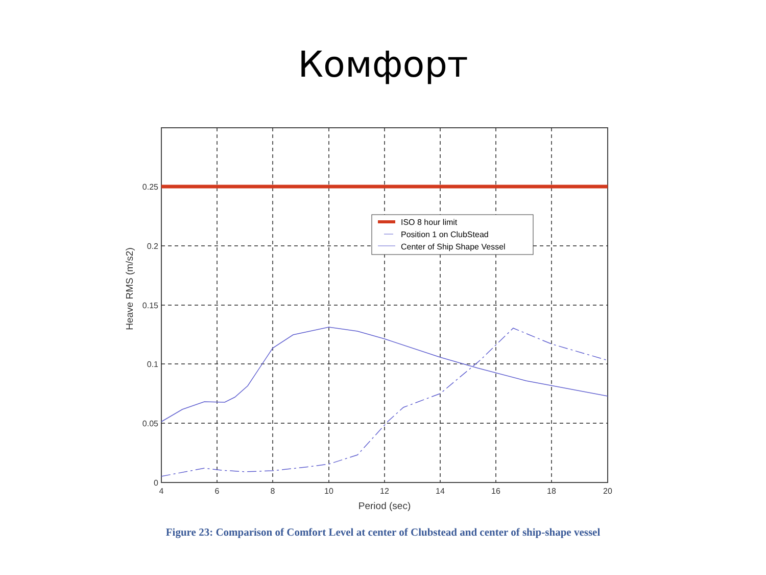Комфорт
ISO 8 hour limit
Position 1 on ClubStead
Center of Ship Shape Vessel
0.25
0.2
0.15
0.1
0.05
0
4
6
8
10
12
14
16
18
20
Period (sec)
Heave RMS (m/s2)
Figure 23: Comparison of Comfort Level at center of Clubstead and center of ship-shape vessel